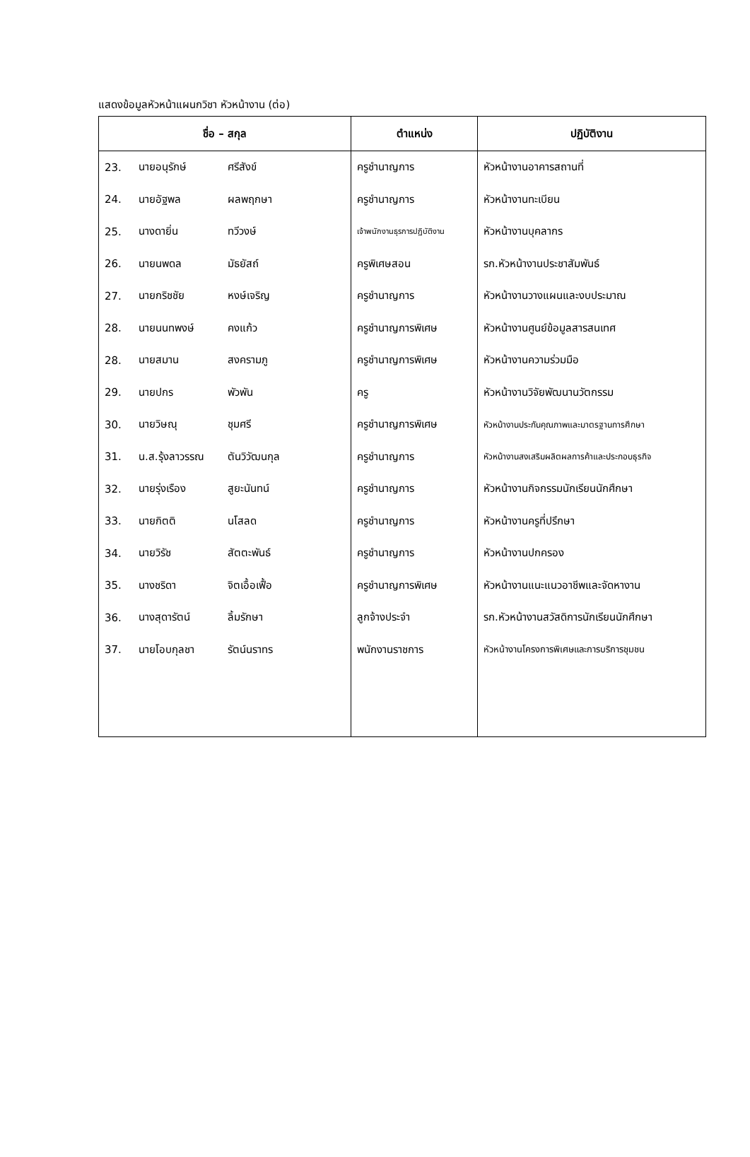แสดงข้อมูลหัวหน้าแผนกวิชา หัวหน้างาน (ต่อ)
| ชื่อ – สกุล | | | ตำแหน่ง | ปฏิบัติงาน |
| --- | --- | --- | --- | --- |
| 23. | นายอนุรักษ์ | ศรีสังข์ | ครูชำนาญการ | หัวหน้างานอาคารสถานที่ |
| 24. | นายอัฐพล | ผลพฤกษา | ครูชำนาญการ | หัวหน้างานทะเบียน |
| 25. | นางดายิ่น | ทวีวงษ์ | เจ้าพนักงานธุรการปฏิบัติงาน | หัวหน้างานบุคลากร |
| 26. | นายนพดล | มัธยัสถ์ | ครูพิเศษสอน | รก.หัวหน้างานประชาสัมพันธ์ |
| 27. | นายกริชชัย | หงษ์เจริญ | ครูชำนาญการ | หัวหน้างานวางแผนและงบประมาณ |
| 28. | นายนนทพงษ์ | คงแก้ว | ครูชำนาญการพิเศษ | หัวหน้างานศูนย์ข้อมูลสารสนเทศ |
| 28. | นายสมาน | สงครามภู | ครูชำนาญการพิเศษ | หัวหน้างานความร่วมมือ |
| 29. | นายปกร | พัวพัน | ครู | หัวหน้างานวิจัยพัฒนานวัตกรรม |
| 30. | นายวิษณุ | ชุมศรี | ครูชำนาญการพิเศษ | หัวหน้างานประกันคุณภาพและมาตรฐานการศึกษา |
| 31. | น.ส.รุ้งลาวรรณ | ตันวิวัฒนกุล | ครูชำนาญการ | หัวหน้างานสงเสริมผลิตผลการค้าและประกอบธุรกิจ |
| 32. | นายรุ่งเรือง | สูยะนันทน์ | ครูชำนาญการ | หัวหน้างานกิจกรรมนักเรียนนักศึกษา |
| 33. | นายกิตติ | นโสลด | ครูชำนาญการ | หัวหน้างานครูที่ปรึกษา |
| 34. | นายวิรัช | สัตตะพันธ์ | ครูชำนาญการ | หัวหน้างานปกครอง |
| 35. | นางชริดา | จิตเอื้อเฟื้อ | ครูชำนาญการพิเศษ | หัวหน้างานแนะแนวอาชีพและจัดหางาน |
| 36. | นางสุดารัตน์ | ลิ้มรักษา | ลูกจ้างประจำ | รก.หัวหน้างานสวัสดิการนักเรียนนักศึกษา |
| 37. | นายโอบกุลชา | รัตน์นราทร | พนักงานราชการ | หัวหน้างานโครงการพิเศษและการบริการชุมชน |